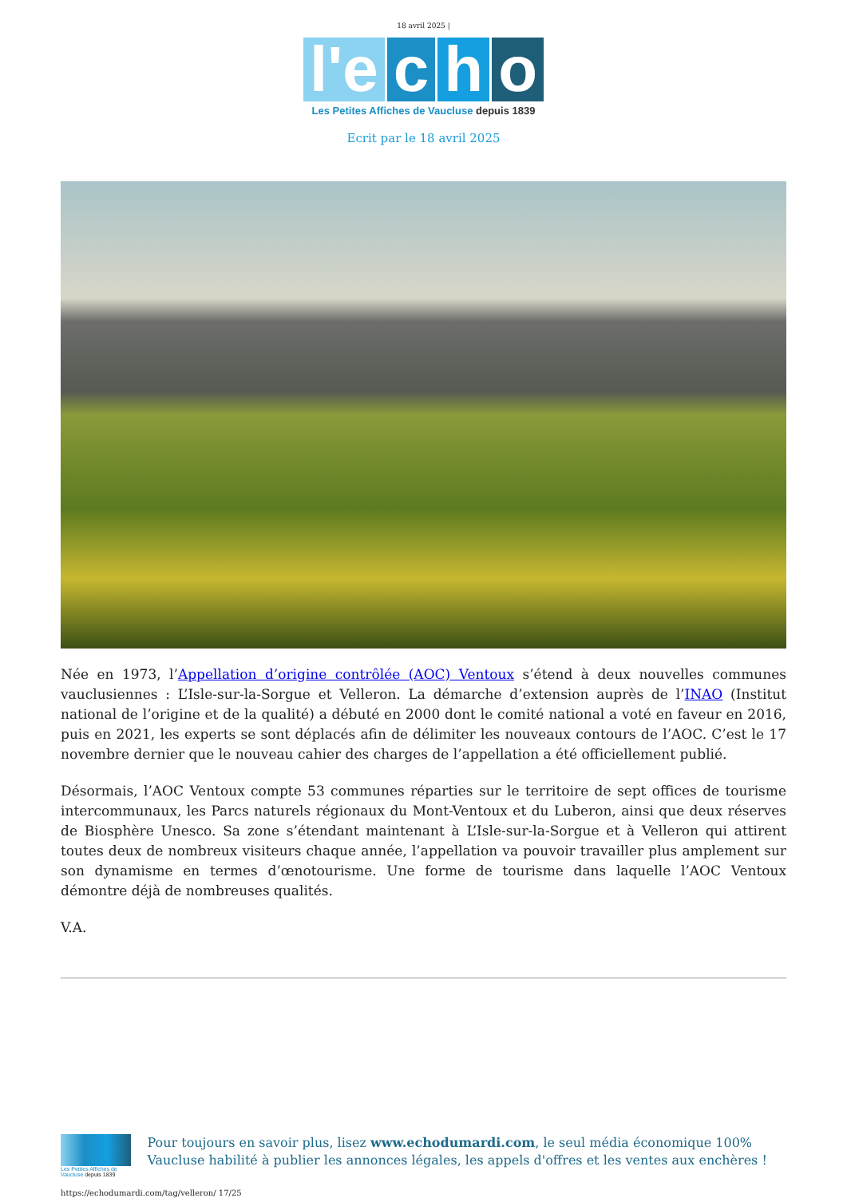18 avril 2025 |
l'e c h o
Les Petites Affiches de Vaucluse depuis 1839
Ecrit par le 18 avril 2025
Née en 1973, l’Appellation d’origine contrôlée (AOC) Ventoux s’étend à deux nouvelles communes vauclusiennes : L’Isle-sur-la-Sorgue et Velleron. La démarche d’extension auprès de l’INAO (Institut national de l’origine et de la qualité) a débuté en 2000 dont le comité national a voté en faveur en 2016, puis en 2021, les experts se sont déplacés afin de délimiter les nouveaux contours de l’AOC. C’est le 17 novembre dernier que le nouveau cahier des charges de l’appellation a été officiellement publié.
Désormais, l’AOC Ventoux compte 53 communes réparties sur le territoire de sept offices de tourisme intercommunaux, les Parcs naturels régionaux du Mont-Ventoux et du Luberon, ainsi que deux réserves de Biosphère Unesco. Sa zone s’étendant maintenant à L’Isle-sur-la-Sorgue et à Velleron qui attirent toutes deux de nombreux visiteurs chaque année, l’appellation va pouvoir travailler plus amplement sur son dynamisme en termes d’œnotourisme. Une forme de tourisme dans laquelle l’AOC Ventoux démontre déjà de nombreuses qualités.
V.A.
Les Petites Affiches de Vaucluse depuis 1839
Pour toujours en savoir plus, lisez www.echodumardi.com, le seul média économique 100% Vaucluse habilité à publier les annonces légales, les appels d'offres et les ventes aux enchères !
https://echodumardi.com/tag/velleron/ 17/25